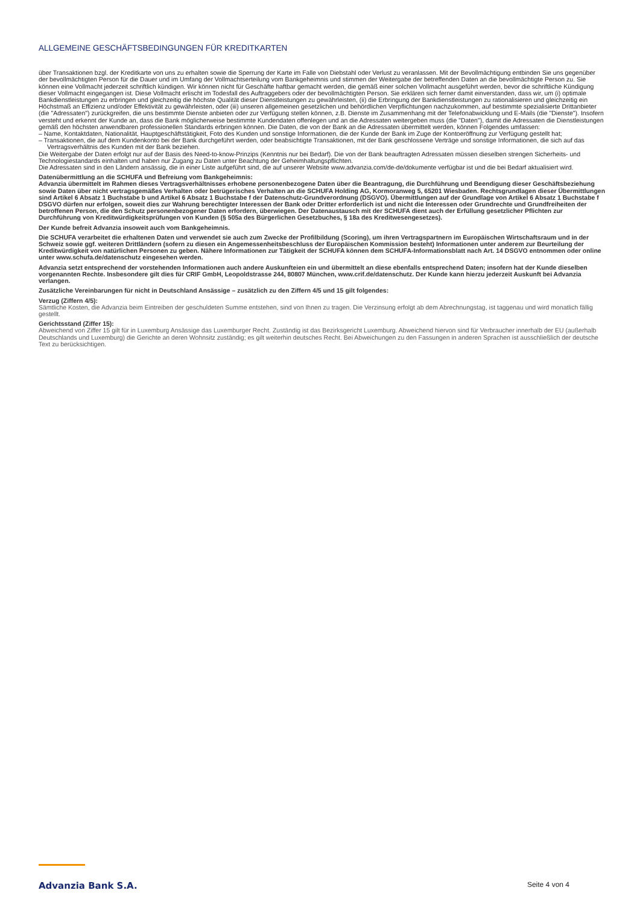ALLGEMEINE GESCHÄFTSBEDINGUNGEN FÜR KREDITKARTEN
über Transaktionen bzgl. der Kreditkarte von uns zu erhalten sowie die Sperrung der Karte im Falle von Diebstahl oder Verlust zu veranlassen. Mit der Bevollmächtigung entbinden Sie uns gegenüber der bevollmächtigten Person für die Dauer und im Umfang der Vollmachtserteilung vom Bankgeheimnis und stimmen der Weitergabe der betreffenden Daten an die bevollmächtigte Person zu. Sie können eine Vollmacht jederzeit schriftlich kündigen. Wir können nicht für Geschäfte haftbar gemacht werden, die gemäß einer solchen Vollmacht ausgeführt werden, bevor die schriftliche Kündigung dieser Vollmacht eingegangen ist. Diese Vollmacht erlischt im Todesfall des Auftraggebers oder der bevollmächtigten Person. Sie erklären sich ferner damit einverstanden, dass wir, um (i) optimale Bankdienstleistungen zu erbringen und gleichzeitig die höchste Qualität dieser Dienstleistungen zu gewährleisten, (ii) die Erbringung der Bankdienstleistungen zu rationalisieren und gleichzeitig ein Höchstmaß an Effizienz und/oder Effektivität zu gewährleisten, oder (iii) unseren allgemeinen gesetzlichen und behördlichen Verpflichtungen nachzukommen, auf bestimmte spezialisierte Drittanbieter (die "Adressaten") zurückgreifen, die uns bestimmte Dienste anbieten oder zur Verfügung stellen können, z.B. Dienste im Zusammenhang mit der Telefonabwicklung und E-Mails (die "Dienste"). Insofern versteht und erkennt der Kunde an, dass die Bank möglicherweise bestimmte Kundendaten offenlegen und an die Adressaten weitergeben muss (die "Daten"), damit die Adressaten die Dienstleistungen gemäß den höchsten anwendbaren professionellen Standards erbringen können. Die Daten, die von der Bank an die Adressaten übermittelt werden, können Folgendes umfassen:
– Name, Kontaktdaten, Nationalität, Hauptgeschäftstätigkeit, Foto des Kunden und sonstige Informationen, die der Kunde der Bank im Zuge der Kontoeröffnung zur Verfügung gestellt hat;
– Transaktionen, die auf dem Kundenkonto bei der Bank durchgeführt werden, oder beabsichtigte Transaktionen, mit der Bank geschlossene Verträge und sonstige Informationen, die sich auf das Vertragsverhältnis des Kunden mit der Bank beziehen.
Die Weitergabe der Daten erfolgt nur auf der Basis des Need-to-know-Prinzips (Kenntnis nur bei Bedarf). Die von der Bank beauftragten Adressaten müssen dieselben strengen Sicherheits- und Technologiestandards einhalten und haben nur Zugang zu Daten unter Beachtung der Geheimhaltungspflichten.
Die Adressaten sind in den Ländern ansässig, die in einer Liste aufgeführt sind, die auf unserer Website www.advanzia.com/de-de/dokumente verfügbar ist und die bei Bedarf aktualisiert wird.
Datenübermittlung an die SCHUFA und Befreiung vom Bankgeheimnis:
Advanzia übermittelt im Rahmen dieses Vertragsverhältnisses erhobene personenbezogene Daten über die Beantragung, die Durchführung und Beendigung dieser Geschäftsbeziehung sowie Daten über nicht vertragsgemäßes Verhalten oder betrügerisches Verhalten an die SCHUFA Holding AG, Kormoranweg 5, 65201 Wiesbaden. Rechtsgrundlagen dieser Übermittlungen sind Artikel 6 Absatz 1 Buchstabe b und Artikel 6 Absatz 1 Buchstabe f der Datenschutz-Grundverordnung (DSGVO). Übermittlungen auf der Grundlage von Artikel 6 Absatz 1 Buchstabe f DSGVO dürfen nur erfolgen, soweit dies zur Wahrung berechtigter Interessen der Bank oder Dritter erforderlich ist und nicht die Interessen oder Grundrechte und Grundfreiheiten der betroffenen Person, die den Schutz personenbezogener Daten erfordern, überwiegen. Der Datenaustausch mit der SCHUFA dient auch der Erfüllung gesetzlicher Pflichten zur Durchführung von Kreditwürdigkeitsprüfungen von Kunden (§ 505a des Bürgerlichen Gesetzbuches, § 18a des Kreditwesengesetzes).
Der Kunde befreit Advanzia insoweit auch vom Bankgeheimnis.
Die SCHUFA verarbeitet die erhaltenen Daten und verwendet sie auch zum Zwecke der Profilbildung (Scoring), um ihren Vertragspartnern im Europäischen Wirtschaftsraum und in der Schweiz sowie ggf. weiteren Drittländern (sofern zu diesen ein Angemessenheitsbeschluss der Europäischen Kommission besteht) Informationen unter anderem zur Beurteilung der Kreditwürdigkeit von natürlichen Personen zu geben. Nähere Informationen zur Tätigkeit der SCHUFA können dem SCHUFA-Informationsblatt nach Art. 14 DSGVO entnommen oder online unter www.schufa.de/datenschutz eingesehen werden.
Advanzia setzt entsprechend der vorstehenden Informationen auch andere Auskunfteien ein und übermittelt an diese ebenfalls entsprechend Daten; insofern hat der Kunde dieselben vorgenannten Rechte. Insbesondere gilt dies für CRIF GmbH, Leopoldstrasse 244, 80807 München, www.crif.de/datenschutz. Der Kunde kann hierzu jederzeit Auskunft bei Advanzia verlangen.
Zusätzliche Vereinbarungen für nicht in Deutschland Ansässige – zusätzlich zu den Ziffern 4/5 und 15 gilt folgendes:
Verzug (Ziffern 4/5):
Sämtliche Kosten, die Advanzia beim Eintreiben der geschuldeten Summe entstehen, sind von Ihnen zu tragen. Die Verzinsung erfolgt ab dem Abrechnungstag, ist taggenau und wird monatlich fällig gestellt.
Gerichtsstand (Ziffer 15):
Abweichend von Ziffer 15 gilt für in Luxemburg Ansässige das Luxemburger Recht. Zuständig ist das Bezirksgericht Luxemburg. Abweichend hiervon sind für Verbraucher innerhalb der EU (außerhalb Deutschlands und Luxemburg) die Gerichte an deren Wohnsitz zuständig; es gilt weiterhin deutsches Recht. Bei Abweichungen zu den Fassungen in anderen Sprachen ist ausschließlich der deutsche Text zu berücksichtigen.
Advanzia Bank S.A. Seite 4 von 4